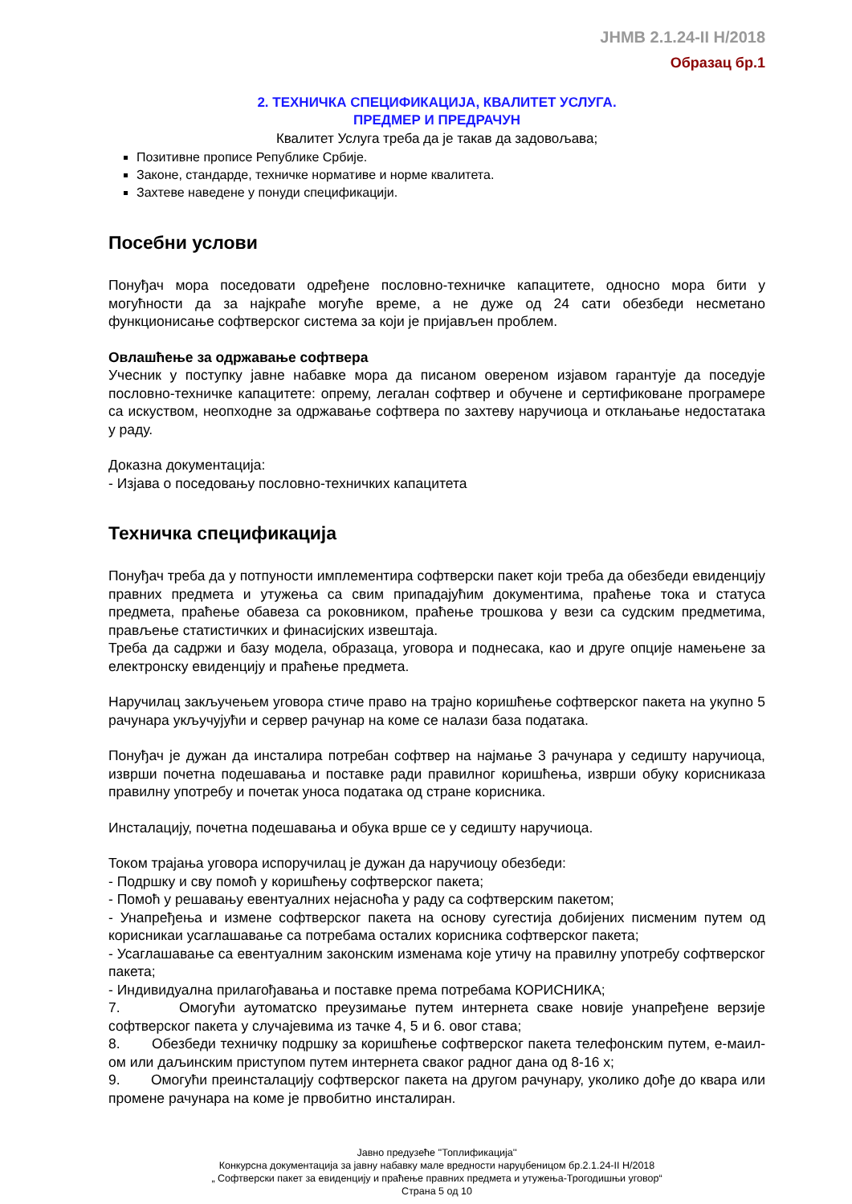ЈНМВ 2.1.24-II Н/2018
Образац бр.1
2. ТЕХНИЧКА СПЕЦИФИКАЦИЈА, КВАЛИТЕТ УСЛУГА.
ПРЕДМЕР И ПРЕДРАЧУН
Квалитет Услуга треба да је такав да задовољава;
Позитивне прописе Републике Србије.
Законе, стандарде, техничке нормативе и норме квалитета.
Захтеве наведене у понуди спецификацији.
Посебни услови
Понуђач мора поседовати одређене пословно-техничке капацитете, односно мора бити у могућности да за најкраће могуће време, а не дуже од 24 сати обезбеди несметано функционисање софтверског система за који је пријављен проблем.
Овлашћење за одржавање софтвера
Учесник у поступку јавне набавке мора да писаном овереном изјавом гарантује да поседује пословно-техничке капацитете: опрему, легалан софтвер и обучене и сертификоване програмере са искуством, неопходне за одржавање софтвера по захтеву наручиоца и отклањање недостатака у раду.
Доказна документација:
- Изјава о поседовању пословно-техничких капацитета
Техничка спецификација
Понуђач треба да у потпуности имплементира софтверски пакет који треба да обезбеди евиденцију правних предмета и утужења са свим припадајућим документима, праћење тока и статуса предмета, праћење обавеза са роковником, праћење трошкова у вези са судским предметима, прављење статистичких и финасијских извештаја.
Треба да садржи и базу модела, образаца, уговора и поднесака, као и друге опције намењене за електронску евиденцију и праћење предмета.
Наручилац закључењем уговора стиче право на трајно коришћење софтверског пакета на укупно 5 рачунара укључујући и сервер рачунар на коме се налази база података.
Понуђач је дужан да инсталира потребан софтвер на најмање 3 рачунара у седишту наручиоца, изврши почетна подешавања и поставке ради правилног коришћења, изврши обуку корисниказа правилну употребу и почетак уноса података од стране корисника.
Инсталацију, почетна подешавања и обука врше се у седишту наручиоца.
Током трајања уговора испоручилац је дужан да наручиоцу обезбеди:
- Подршку и сву помоћ у коришћењу софтверског пакета;
- Помоћ у решавању евентуалних нејасноћа у раду са софтверским пакетом;
- Унапређења и измене софтверског пакета на основу сугестија добијених писменим путем од корисникаи усаглашавање са потребама осталих корисника софтверског пакета;
- Усаглашавање са евентуалним законским изменама које утичу на правилну употребу софтверског пакета;
- Индивидуална прилагођавања и поставке према потребама КОРИСНИКА;
7. Омогући аутоматско преузимање путем интернета сваке новије унапређене верзије софтверског пакета у случајевима из тачке 4, 5 и 6. овог става;
8. Обезбеди техничку подршку за коришћење софтверског пакета телефонским путем, е-маил-ом или даљинским приступом путем интернета сваког радног дана од 8-16 х;
9. Омогући преинсталацију софтверског пакета на другом рачунару, уколико дође до квара или промене рачунара на коме је првобитно инсталиран.
Јавно предузеће ''Топлификација''
Конкурсна документација за јавну набавку мале вредности наруџбеницом бр.2.1.24-II Н/2018
„ Софтверски пакет за евиденцију и праћење правних предмета и утужења-Трогодишњи уговор“
Страна 5 од 10